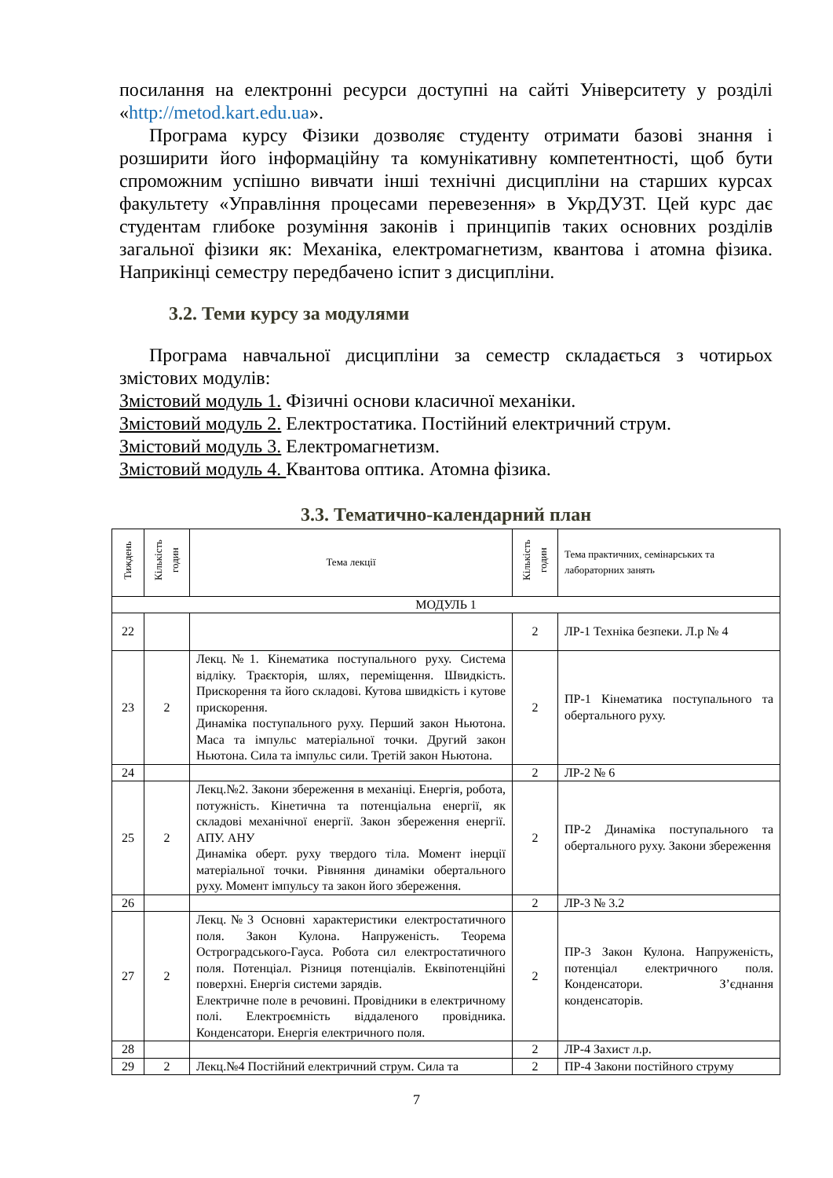посилання на електронні ресурси доступні на сайті Університету у розділі «http://metod.kart.edu.ua».
Програма курсу Фізики дозволяє студенту отримати базові знання і розширити його інформаційну та комунікативну компетентності, щоб бути спроможним успішно вивчати інші технічні дисципліни на старших курсах факультету «Управління процесами перевезення» в УкрДУЗТ. Цей курс дає студентам глибоке розуміння законів і принципів таких основних розділів загальної фізики як: Механіка, електромагнетизм, квантова і атомна фізика. Наприкінці семестру передбачено іспит з дисципліни.
3.2. Теми курсу за модулями
Програма навчальної дисципліни за семестр складається з чотирьох змістових модулів:
Змістовий модуль 1. Фізичні основи класичної механіки.
Змістовий модуль 2. Електростатика. Постійний електричний струм.
Змістовий модуль 3. Електромагнетизм.
Змістовий модуль 4. Квантова оптика. Атомна фізика.
3.3. Тематично-календарний план
| Тиждень | Кількість годин | Тема лекції | Кількість годин | Тема практичних, семінарських та лабораторних занять |
| --- | --- | --- | --- | --- |
| МОДУЛЬ 1 | | | | |
| 22 | | | 2 | ЛР-1 Техніка безпеки. Л.р № 4 |
| 23 | 2 | Лекц.№1. Кінематика поступального руху. Система відліку. Траєкторія, шлях, переміщення. Швидкість. Прискорення та його складові. Кутова швидкість і кутове прискорення. Динаміка поступального руху. Перший закон Ньютона. Маса та імпульс матеріальної точки. Другий закон Ньютона. Сила та імпульс сили. Третій закон Ньютона. | 2 | ПР-1 Кінематика поступального та обертального руху. |
| 24 | | | 2 | ЛР-2 № 6 |
| 25 | 2 | Лекц.№2. Закони збереження в механіці. Енергія, робота, потужність. Кінетична та потенціальна енергії, як складові механічної енергії. Закон збереження енергії. АПУ. АНУ Динаміка оберт. руху твердого тіла. Момент інерції матеріальної точки. Рівняння динаміки обертального руху. Момент імпульсу та закон його збереження. | 2 | ПР-2 Динаміка поступального та обертального руху. Закони збереження |
| 26 | | | 2 | ЛР-3 № 3.2 |
| 27 | 2 | Лекц.№3 Основні характеристики електростатичного поля. Закон Кулона. Напруженість. Теорема Остроградського-Гауса. Робота сил електростатичного поля. Потенціал. Різниця потенціалів. Еквіпотенційні поверхні. Енергія системи зарядів. Електричне поле в речовині. Провідники в електричному полі. Електроємність віддаленого провідника. Конденсатори. Енергія електричного поля. | 2 | ПР-3 Закон Кулона. Напруженість, потенціал електричного поля. Конденсатори. З’єднання конденсаторів. |
| 28 | | | 2 | ЛР-4 Захист л.р. |
| 29 | 2 | Лекц.№4 Постійний електричний струм. Сила та | 2 | ПР-4 Закони постійного струму |
7